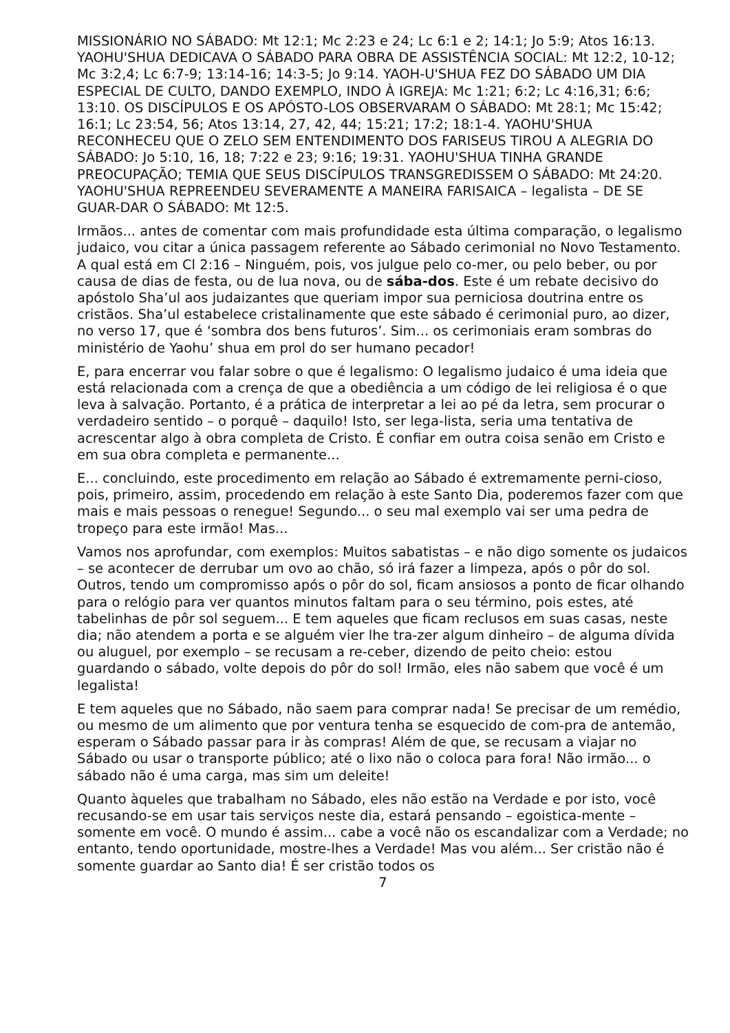MISSIONÁRIO NO SÁBADO: Mt 12:1; Mc 2:23 e 24; Lc 6:1 e 2; 14:1; Jo 5:9; Atos 16:13. YAOHU'SHUA DEDICAVA O SÁBADO PARA OBRA DE ASSISTÊNCIA SOCIAL: Mt 12:2, 10-12; Mc 3:2,4; Lc 6:7-9; 13:14-16; 14:3-5; Jo 9:14. YAOH-U'SHUA FEZ DO SÁBADO UM DIA ESPECIAL DE CULTO, DANDO EXEMPLO, INDO À IGREJA: Mc 1:21; 6:2; Lc 4:16,31; 6:6; 13:10. OS DISCÍPULOS E OS APÓSTO-LOS OBSERVARAM O SÁBADO: Mt 28:1; Mc 15:42; 16:1; Lc 23:54, 56; Atos 13:14, 27, 42, 44; 15:21; 17:2; 18:1-4. YAOHU'SHUA RECONHECEU QUE O ZELO SEM ENTENDIMENTO DOS FARISEUS TIROU A ALEGRIA DO SÁBADO: Jo 5:10, 16, 18; 7:22 e 23; 9:16; 19:31. YAOHU'SHUA TINHA GRANDE PREOCUPAÇÃO; TEMIA QUE SEUS DISCÍPULOS TRANSGREDISSEM O SÁBADO: Mt 24:20. YAOHU'SHUA REPREENDEU SEVERAMENTE A MANEIRA FARISAICA – legalista – DE SE GUAR-DAR O SÁBADO: Mt 12:5.
Irmãos... antes de comentar com mais profundidade esta última comparação, o legalismo judaico, vou citar a única passagem referente ao Sábado cerimonial no Novo Testamento. A qual está em Cl 2:16 – Ninguém, pois, vos julgue pelo co-mer, ou pelo beber, ou por causa de dias de festa, ou de lua nova, ou de sába-dos. Este é um rebate decisivo do apóstolo Sha’ul aos judaizantes que queriam impor sua perniciosa doutrina entre os cristãos. Sha’ul estabelece cristalinamente que este sábado é cerimonial puro, ao dizer, no verso 17, que é ‘sombra dos bens futuros’. Sim... os cerimoniais eram sombras do ministério de Yaohu’ shua em prol do ser humano pecador!
E, para encerrar vou falar sobre o que é legalismo: O legalismo judaico é uma ideia que está relacionada com a crença de que a obediência a um código de lei religiosa é o que leva à salvação. Portanto, é a prática de interpretar a lei ao pé da letra, sem procurar o verdadeiro sentido – o porquê – daquilo! Isto, ser lega-lista, seria uma tentativa de acrescentar algo à obra completa de Cristo. É confiar em outra coisa senão em Cristo e em sua obra completa e permanente...
E... concluindo, este procedimento em relação ao Sábado é extremamente perni-cioso, pois, primeiro, assim, procedendo em relação à este Santo Dia, poderemos fazer com que mais e mais pessoas o renegue! Segundo... o seu mal exemplo vai ser uma pedra de tropeço para este irmão! Mas...
Vamos nos aprofundar, com exemplos: Muitos sabatistas – e não digo somente os judaicos – se acontecer de derrubar um ovo ao chão, só irá fazer a limpeza, após o pôr do sol. Outros, tendo um compromisso após o pôr do sol, ficam ansiosos a ponto de ficar olhando para o relógio para ver quantos minutos faltam para o seu término, pois estes, até tabelinhas de pôr sol seguem... E tem aqueles que ficam reclusos em suas casas, neste dia; não atendem a porta e se alguém vier lhe tra-zer algum dinheiro – de alguma dívida ou aluguel, por exemplo – se recusam a re-ceber, dizendo de peito cheio: estou guardando o sábado, volte depois do pôr do sol! Irmão, eles não sabem que você é um legalista!
E tem aqueles que no Sábado, não saem para comprar nada! Se precisar de um remédio, ou mesmo de um alimento que por ventura tenha se esquecido de com-pra de antemão, esperam o Sábado passar para ir às compras! Além de que, se recusam a viajar no Sábado ou usar o transporte público; até o lixo não o coloca para fora! Não irmão... o sábado não é uma carga, mas sim um deleite!
Quanto àqueles que trabalham no Sábado, eles não estão na Verdade e por isto, você recusando-se em usar tais serviços neste dia, estará pensando – egoistica-mente – somente em você. O mundo é assim... cabe a você não os escandalizar com a Verdade; no entanto, tendo oportunidade, mostre-lhes a Verdade! Mas vou além... Ser cristão não é somente guardar ao Santo dia! É ser cristão todos os
7